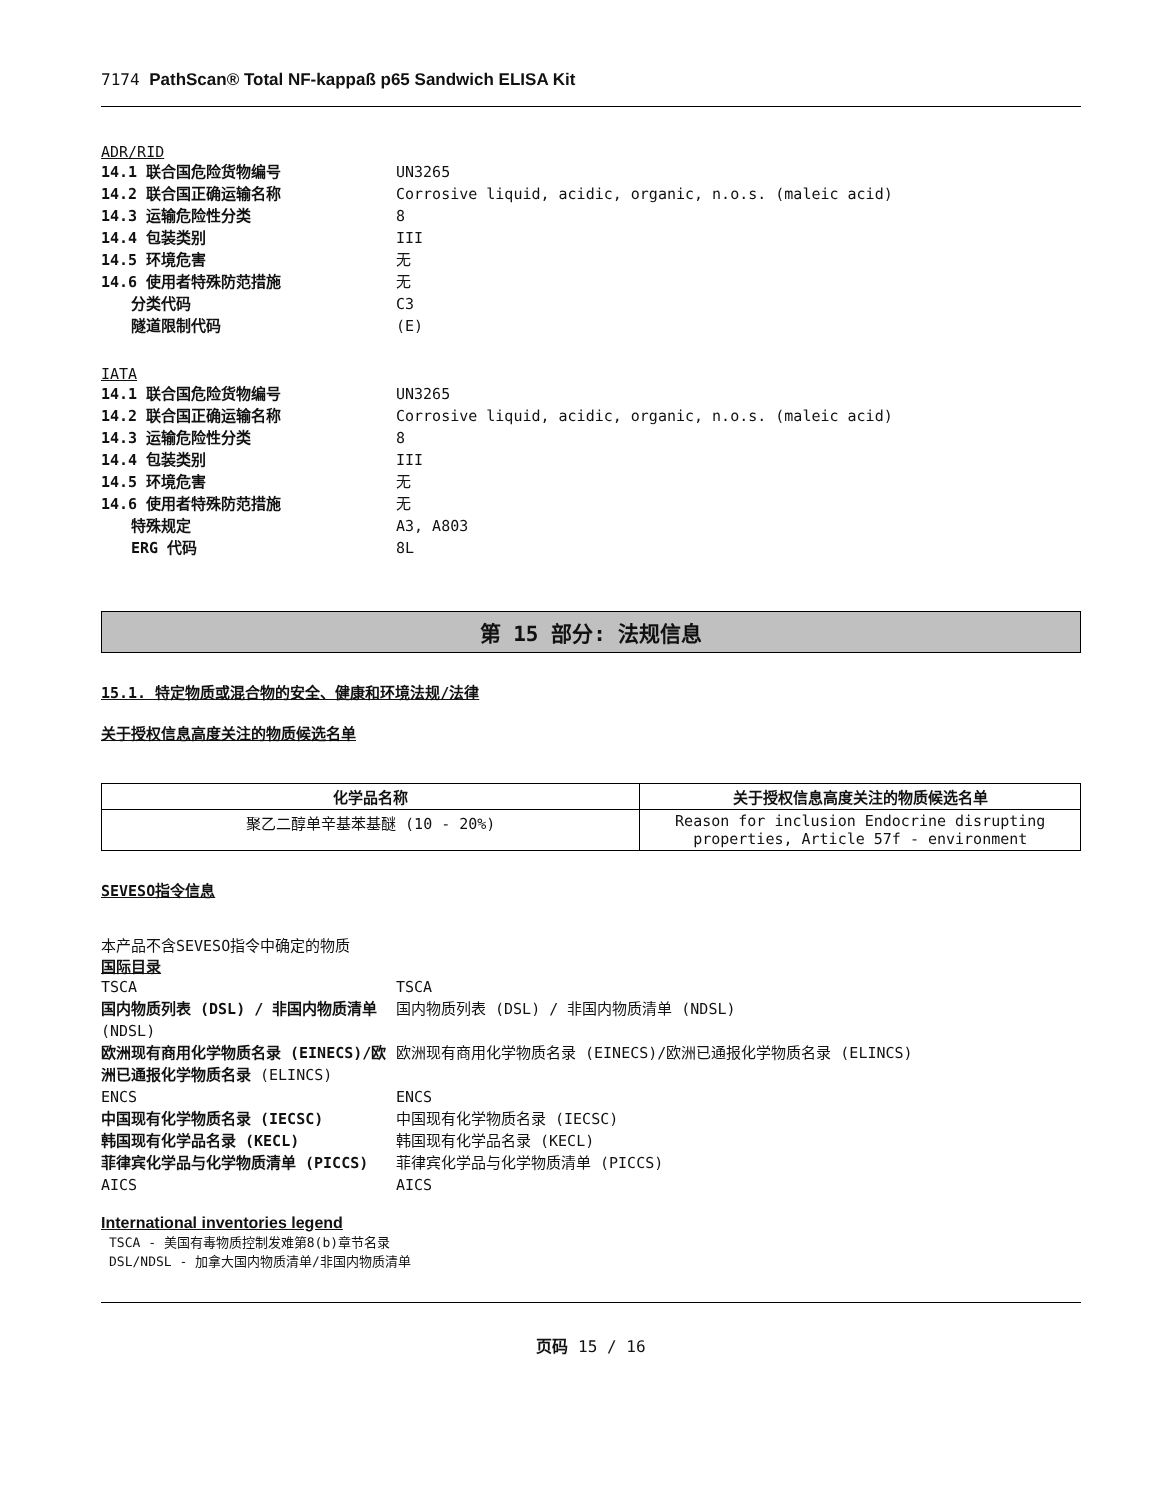7174 PathScan® Total NF-kappaß p65 Sandwich ELISA Kit
ADR/RID
14.1 联合国危险货物编号 UN3265
14.2 联合国正确运输名称 Corrosive liquid, acidic, organic, n.o.s. (maleic acid)
14.3 运输危险性分类 8
14.4 包装类别 III
14.5 环境危害 无
14.6 使用者特殊防范措施 无
分类代码 C3
隧道限制代码 (E)
IATA
14.1 联合国危险货物编号 UN3265
14.2 联合国正确运输名称 Corrosive liquid, acidic, organic, n.o.s. (maleic acid)
14.3 运输危险性分类 8
14.4 包装类别 III
14.5 环境危害 无
14.6 使用者特殊防范措施 无
特殊规定 A3, A803
ERG 代码 8L
第 15 部分: 法规信息
15.1. 特定物质或混合物的安全、健康和环境法规/法律
关于授权信息高度关注的物质候选名单
| 化学品名称 | 关于授权信息高度关注的物质候选名单 |
| --- | --- |
| 聚乙二醇单辛基苯基醚 (10 - 20%) | Reason for inclusion Endocrine disrupting properties, Article 57f - environment |
SEVESO指令信息
本产品不含SEVESO指令中确定的物质
国际目录
TSCA TSCA
国内物质列表 (DSL) / 非国内物质清单 (NDSL) 国内物质列表 (DSL) / 非国内物质清单 (NDSL)
欧洲现有商用化学物质名录 (EINECS)/欧洲已通报化学物质名录 (ELINCS) 欧洲现有商用化学物质名录 (EINECS)/欧洲已通报化学物质名录 (ELINCS)
ENCS ENCS
中国现有化学物质名录 (IECSC) 中国现有化学物质名录 (IECSC)
韩国现有化学品名录 (KECL) 韩国现有化学品名录 (KECL)
菲律宾化学品与化学物质清单 (PICCS) 菲律宾化学品与化学物质清单 (PICCS)
AICS AICS
International inventories legend
TSCA - 美国有毒物质控制发难第8(b)章节名录
DSL/NDSL - 加拿大国内物质清单/非国内物质清单
页码 15 / 16